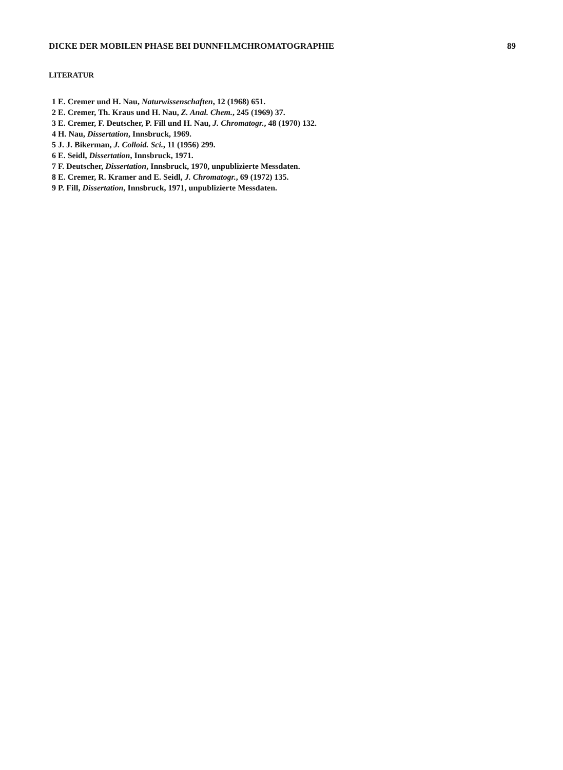DICKE DER MOBILEN PHASE BEI DUNNFILMCHROMATOGRAPHIE 89
LITERATUR
1 E. Cremer und H. Nau, Naturwissenschaften, 12 (1968) 651.
2 E. Cremer, Th. Kraus und H. Nau, Z. Anal. Chem., 245 (1969) 37.
3 E. Cremer, F. Deutscher, P. Fill und H. Nau, J. Chromatogr., 48 (1970) 132.
4 H. Nau, Dissertation, Innsbruck, 1969.
5 J. J. Bikerman, J. Colloid. Sci., 11 (1956) 299.
6 E. Seidl, Dissertation, Innsbruck, 1971.
7 F. Deutscher, Dissertation, Innsbruck, 1970, unpublizierte Messdaten.
8 E. Cremer, R. Kramer and E. Seidl, J. Chromatogr., 69 (1972) 135.
9 P. Fill, Dissertation, Innsbruck, 1971, unpublizierte Messdaten.